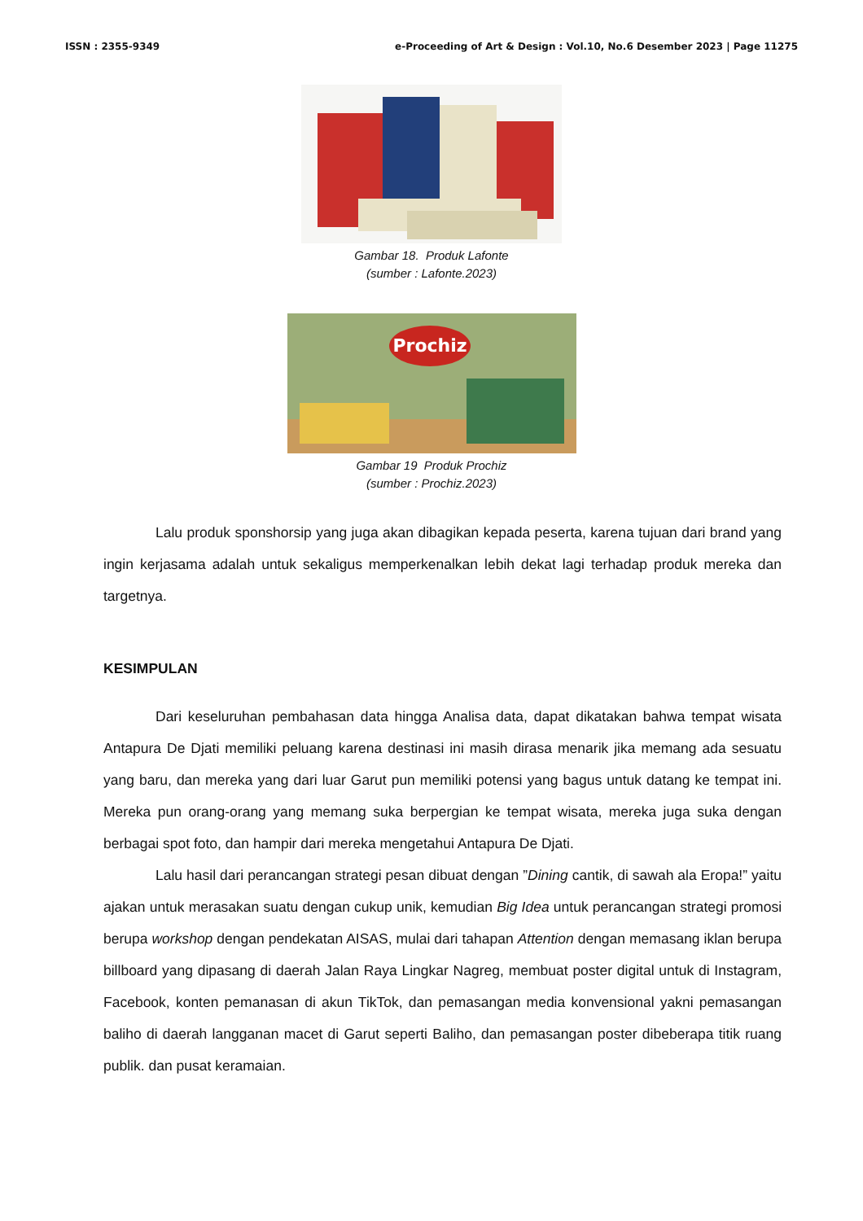ISSN : 2355-9349 e-Proceeding of Art & Design : Vol.10, No.6 Desember 2023 | Page 11275
Gambar 18. Produk Lafonte
(sumber : Lafonte.2023)
Prochiz
Gambar 19 Produk Prochiz
(sumber : Prochiz.2023)
Lalu produk sponshorsip yang juga akan dibagikan kepada peserta, karena tujuan dari brand yang ingin kerjasama adalah untuk sekaligus memperkenalkan lebih dekat lagi terhadap produk mereka dan targetnya.
KESIMPULAN
Dari keseluruhan pembahasan data hingga Analisa data, dapat dikatakan bahwa tempat wisata Antapura De Djati memiliki peluang karena destinasi ini masih dirasa menarik jika memang ada sesuatu yang baru, dan mereka yang dari luar Garut pun memiliki potensi yang bagus untuk datang ke tempat ini. Mereka pun orang-orang yang memang suka berpergian ke tempat wisata, mereka juga suka dengan berbagai spot foto, dan hampir dari mereka mengetahui Antapura De Djati.
Lalu hasil dari perancangan strategi pesan dibuat dengan ”Dining cantik, di sawah ala Eropa!” yaitu ajakan untuk merasakan suatu dengan cukup unik, kemudian Big Idea untuk perancangan strategi promosi berupa workshop dengan pendekatan AISAS, mulai dari tahapan Attention dengan memasang iklan berupa billboard yang dipasang di daerah Jalan Raya Lingkar Nagreg, membuat poster digital untuk di Instagram, Facebook, konten pemanasan di akun TikTok, dan pemasangan media konvensional yakni pemasangan baliho di daerah langganan macet di Garut seperti Baliho, dan pemasangan poster dibeberapa titik ruang publik. dan pusat keramaian.